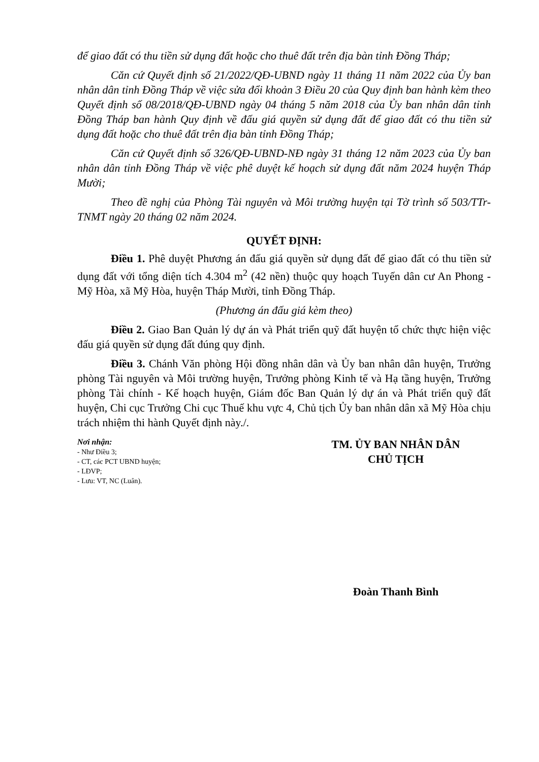để giao đất có thu tiền sử dụng đất hoặc cho thuê đất trên địa bàn tỉnh Đồng Tháp;
Căn cứ Quyết định số 21/2022/QĐ-UBND ngày 11 tháng 11 năm 2022 của Ủy ban nhân dân tỉnh Đồng Tháp về việc sửa đổi khoản 3 Điều 20 của Quy định ban hành kèm theo Quyết định số 08/2018/QĐ-UBND ngày 04 tháng 5 năm 2018 của Ủy ban nhân dân tỉnh Đồng Tháp ban hành Quy định về đấu giá quyền sử dụng đất để giao đất có thu tiền sử dụng đất hoặc cho thuê đất trên địa bàn tỉnh Đồng Tháp;
Căn cứ Quyết định số 326/QĐ-UBND-NĐ ngày 31 tháng 12 năm 2023 của Ủy ban nhân dân tỉnh Đồng Tháp về việc phê duyệt kế hoạch sử dụng đất năm 2024 huyện Tháp Mười;
Theo đề nghị của Phòng Tài nguyên và Môi trường huyện tại Tờ trình số 503/TTr-TNMT ngày 20 tháng 02 năm 2024.
QUYẾT ĐỊNH:
Điều 1. Phê duyệt Phương án đấu giá quyền sử dụng đất để giao đất có thu tiền sử dụng đất với tổng diện tích 4.304 m<sup>2</sup> (42 nền) thuộc quy hoạch Tuyến dân cư An Phong - Mỹ Hòa, xã Mỹ Hòa, huyện Tháp Mười, tỉnh Đồng Tháp.
(Phương án đấu giá kèm theo)
Điều 2. Giao Ban Quản lý dự án và Phát triển quỹ đất huyện tổ chức thực hiện việc đấu giá quyền sử dụng đất đúng quy định.
Điều 3. Chánh Văn phòng Hội đồng nhân dân và Ủy ban nhân dân huyện, Trưởng phòng Tài nguyên và Môi trường huyện, Trưởng phòng Kinh tế và Hạ tầng huyện, Trưởng phòng Tài chính - Kế hoạch huyện, Giám đốc Ban Quản lý dự án và Phát triển quỹ đất huyện, Chi cục Trưởng Chi cục Thuế khu vực 4, Chủ tịch Ủy ban nhân dân xã Mỹ Hòa chịu trách nhiệm thi hành Quyết định này./.
Nơi nhận:
- Như Điều 3;
- CT, các PCT UBND huyện;
- LĐVP;
- Lưu: VT, NC (Luân).
TM. ỦY BAN NHÂN DÂN
CHỦ TỊCH
Đoàn Thanh Bình